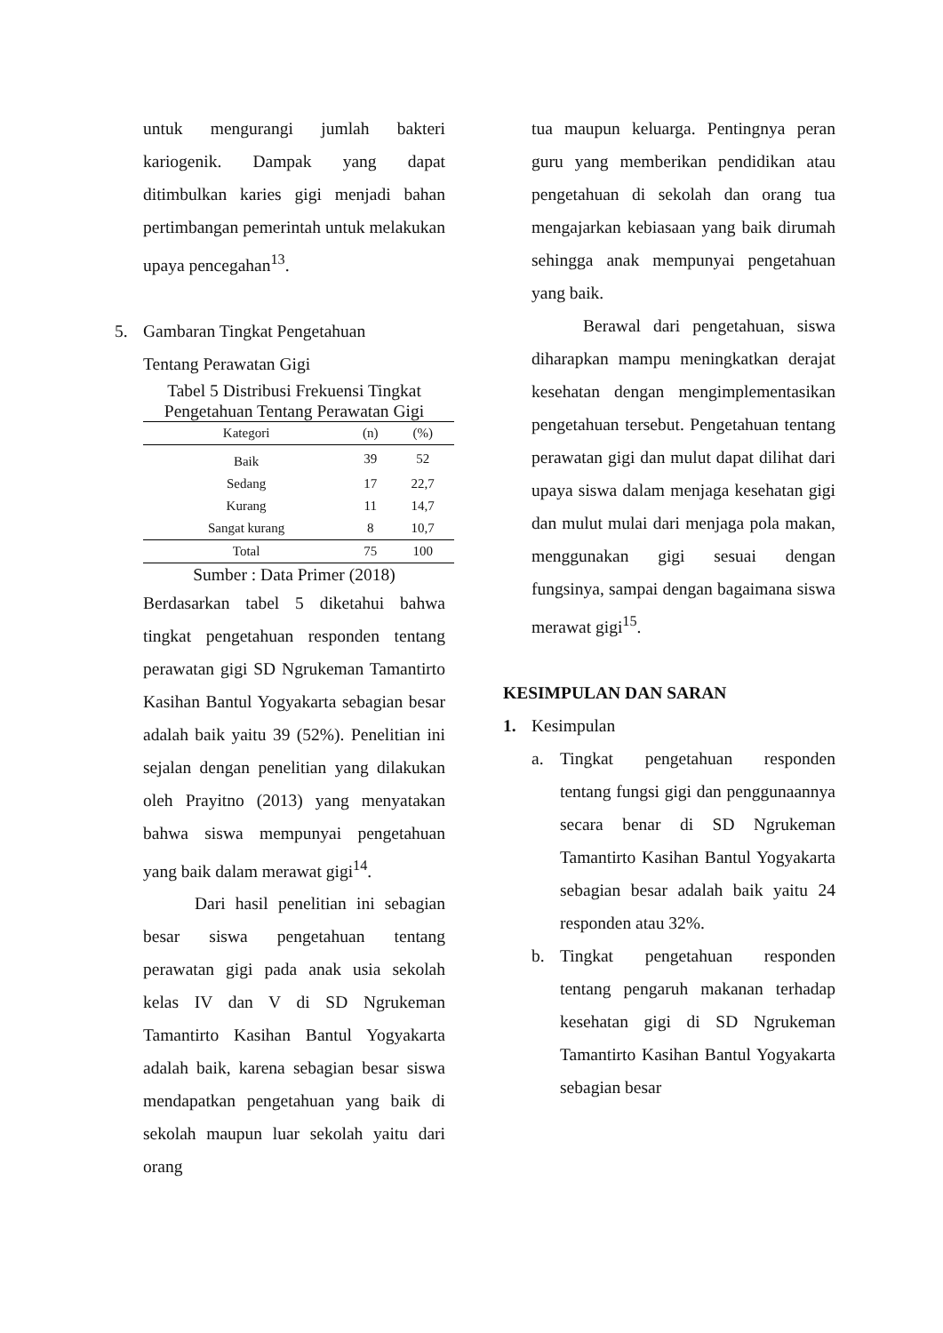untuk mengurangi jumlah bakteri kariogenik. Dampak yang dapat ditimbulkan karies gigi menjadi bahan pertimbangan pemerintah untuk melakukan upaya pencegahan<sup>13</sup>.
5. Gambaran Tingkat Pengetahuan
Tentang Perawatan Gigi
Tabel 5 Distribusi Frekuensi Tingkat
Pengetahuan Tentang Perawatan Gigi
| Kategori | (n) | (%) |
| --- | --- | --- |
| Baik | 39 | 52 |
| Sedang | 17 | 22,7 |
| Kurang | 11 | 14,7 |
| Sangat kurang | 8 | 10,7 |
| Total | 75 | 100 |
Sumber : Data Primer (2018)
Berdasarkan tabel 5 diketahui bahwa tingkat pengetahuan responden tentang perawatan gigi SD Ngrukeman Tamantirto Kasihan Bantul Yogyakarta sebagian besar adalah baik yaitu 39 (52%). Penelitian ini sejalan dengan penelitian yang dilakukan oleh Prayitno (2013) yang menyatakan bahwa siswa mempunyai pengetahuan yang baik dalam merawat gigi<sup>14</sup>.
Dari hasil penelitian ini sebagian besar siswa pengetahuan tentang perawatan gigi pada anak usia sekolah kelas IV dan V di SD Ngrukeman Tamantirto Kasihan Bantul Yogyakarta adalah baik, karena sebagian besar siswa mendapatkan pengetahuan yang baik di sekolah maupun luar sekolah yaitu dari orang
tua maupun keluarga. Pentingnya peran guru yang memberikan pendidikan atau pengetahuan di sekolah dan orang tua mengajarkan kebiasaan yang baik dirumah sehingga anak mempunyai pengetahuan yang baik.
Berawal dari pengetahuan, siswa diharapkan mampu meningkatkan derajat kesehatan dengan mengimplementasikan pengetahuan tersebut. Pengetahuan tentang perawatan gigi dan mulut dapat dilihat dari upaya siswa dalam menjaga kesehatan gigi dan mulut mulai dari menjaga pola makan, menggunakan gigi sesuai dengan fungsinya, sampai dengan bagaimana siswa merawat gigi<sup>15</sup>.
KESIMPULAN DAN SARAN
1. Kesimpulan
a.
Tingkat pengetahuan responden tentang fungsi gigi dan penggunaannya secara benar di SD Ngrukeman Tamantirto Kasihan Bantul Yogyakarta sebagian besar adalah baik yaitu 24 responden atau 32%.
b.
Tingkat pengetahuan responden tentang pengaruh makanan terhadap kesehatan gigi di SD Ngrukeman Tamantirto Kasihan Bantul Yogyakarta sebagian besar